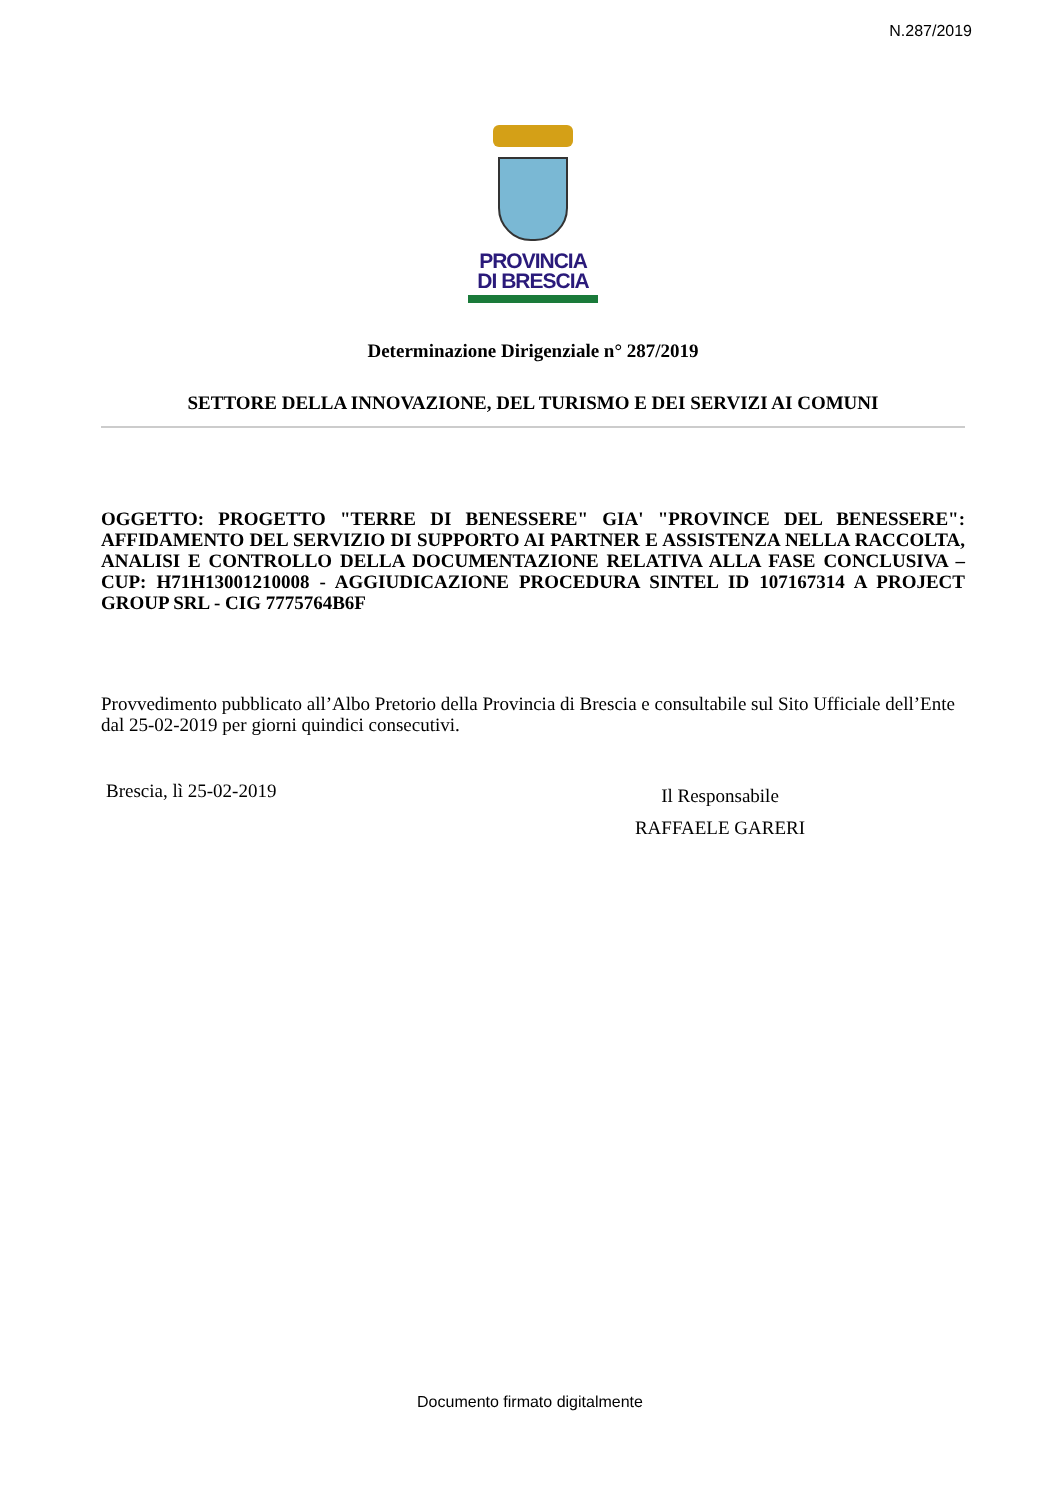N.287/2019
PROVINCIA
DI BRESCIA
Determinazione Dirigenziale n° 287/2019
SETTORE DELLA INNOVAZIONE, DEL TURISMO E DEI SERVIZI AI COMUNI
OGGETTO: PROGETTO "TERRE DI BENESSERE" GIA' "PROVINCE DEL BENESSERE": AFFIDAMENTO DEL SERVIZIO DI SUPPORTO AI PARTNER E ASSISTENZA NELLA RACCOLTA, ANALISI E CONTROLLO DELLA DOCUMENTAZIONE RELATIVA ALLA FASE CONCLUSIVA – CUP: H71H13001210008 - AGGIUDICAZIONE PROCEDURA SINTEL ID 107167314 A PROJECT GROUP SRL - CIG 7775764B6F
Provvedimento pubblicato all’Albo Pretorio della Provincia di Brescia e consultabile sul Sito Ufficiale dell’Ente dal 25-02-2019 per giorni quindici consecutivi.
Brescia, lì 25-02-2019
Il Responsabile
RAFFAELE GARERI
Documento firmato digitalmente